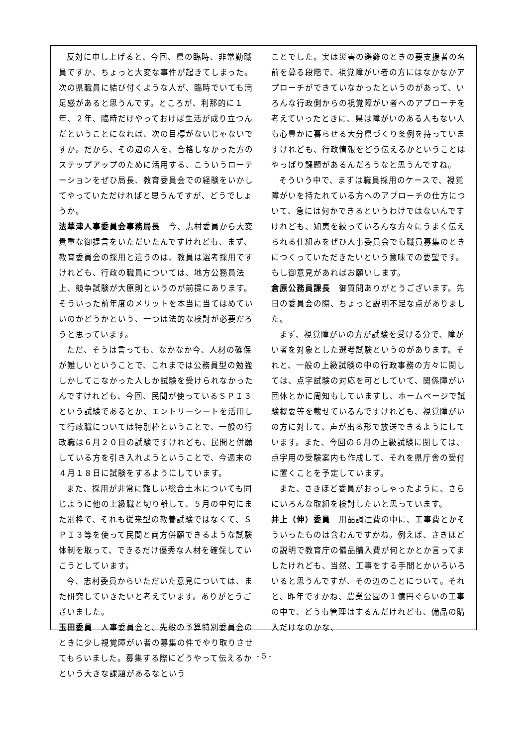反対に申し上げると、今回、県の臨時、非常勤職員ですか、ちょっと大変な事件が起きてしまった。次の県職員に結び付くような人が、臨時でいても満足感があると思うんです。ところが、利那的に１年、２年、臨時だけやっておけば生活が成り立つんだということになれば、次の目標がないじゃないですか。だから、その辺の人を、合格しなかった方のステップアップのために活用する、こういうローテーションをぜひ局長、教育委員会での経験をいかしてやっていただければと思うんですが、どうでしょうか。
法華津人事委員会事務局長　今、志村委員から大変貴重な御提言をいただいたんですけれども、まず、教育委員会の採用と違うのは、教員は選考採用ですけれども、行政の職員については、地方公務員法上、競争試験が大原則というのが前提にあります。そういった前年度のメリットを本当に当てはめていいのかどうかという、一つは法的な検討が必要だろうと思っています。
ただ、そうは言っても、なかなか今、人材の確保が難しいということで、これまでは公務員型の勉強しかしてこなかった人しか試験を受けられなかったんですけれども、今回、民間が使っているＳＰＩ３という試験であるとか、エントリーシートを活用して行政職については特別枠ということで、一般の行政職は６月２０日の試験ですけれども、民間と併願している方を引き入れようということで、今週末の４月１８日に試験をするようにしています。
また、採用が非常に難しい総合土木についても同じように他の上級職と切り離して、５月の中旬にまた別枠で、それも従来型の教養試験ではなくて、ＳＰＩ３等を使って民間と両方併願できるような試験体制を取って、できるだけ優秀な人材を確保していこうとしています。
今、志村委員からいただいた意見については、また研究していきたいと考えています。ありがとうございました。
玉田委員　人事委員会と、先般の予算特別委員会のときに少し視覚障がい者の募集の件でやり取りさせてもらいました。募集する際にどうやって伝えるかという大きな課題があるなという
ことでした。実は災害の避難のときの要支援者の名前を募る段階で、視覚障がい者の方にはなかなかアプローチができていなかったというのがあって、いろんな行政側からの視覚障がい者へのアプローチを考えていったときに、県は障がいのある人もない人も心豊かに暮らせる大分県づくり条例を持っていますけれども、行政情報をどう伝えるかということはやっぱり課題があるんだろうなと思うんですね。
そういう中で、まずは職員採用のケースで、視覚障がいを持たれている方へのアプローチの仕方について、急には何かできるというわけではないんですけれども、知恵を絞っていろんな方々にうまく伝えられる仕組みをぜひ人事委員会でも職員募集のときにつくっていただきたいという意味での要望です。もし御意見があればお願いします。
倉原公務員課長　御質問ありがとうございます。先日の委員会の際、ちょっと説明不足な点がありました。
まず、視覚障がいの方が試験を受ける分で、障がい者を対象とした選考試験というのがあります。それと、一般の上級試験の中の行政事務の方々に関しては、点字試験の対応を可としていて、関係障がい団体とかに周知もしていますし、ホームページで試験概要等を載せているんですけれども、視覚障がいの方に対して、声が出る形で放送できるようにしています。また、今回の６月の上級試験に関しては、点字用の受験案内も作成して、それを県庁舎の受付に置くことを予定しています。
また、さきほど委員がおっしゃったように、さらにいろんな取組を検討したいと思っています。
井上（伸）委員　用品調達費の中に、工事費とかそういったものは含むんですかね。例えば、さきほどの説明で教育庁の備品購入費が何とかとか言ってましたけれども、当然、工事をする手間とかいろいろいると思うんですが、その辺のことについて。それと、昨年ですかね、農業公園の１億円ぐらいの工事の中で、どうも管理はするんだけれども、備品の購入だけなのかな、
- 5 -